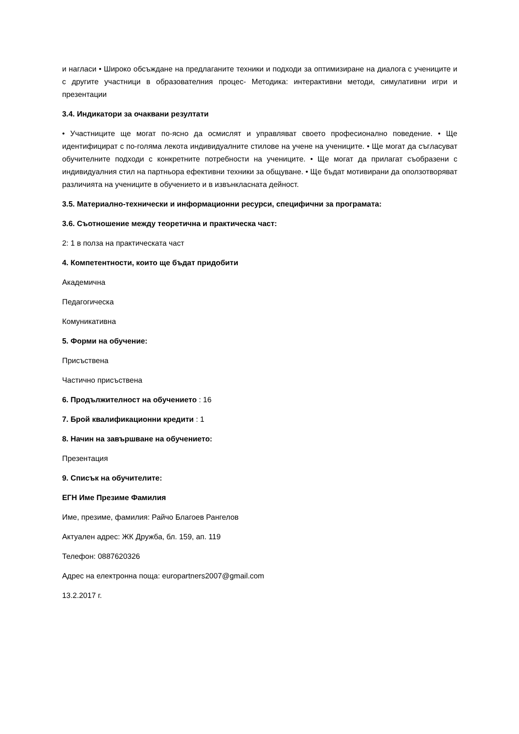и нагласи • Широко обсъждане на предлаганите техники и подходи за оптимизиране на диалога с учениците и с другите участници в образователния процес- Методика: интерактивни методи, симулативни игри и презентации
3.4. Индикатори за очаквани резултати
• Участниците ще могат по-ясно да осмислят и управляват своето професионално поведение. • Ще идентифицират с по-голяма лекота индивидуалните стилове на учене на учениците. • Ще могат да съгласуват обучителните подходи с конкретните потребности на учениците. • Ще могат да прилагат съобразени с индивидуалния стил на партньора ефективни техники за общуване. • Ще бъдат мотивирани да оползотворяват различията на учениците в обучението и в извънкласната дейност.
3.5. Материално-технически и информационни ресурси, специфични за програмата:
3.6. Съотношение между теоретична и практическа част:
2: 1 в полза на практическата част
4. Компетентности, които ще бъдат придобити
Академична
Педагогическа
Комуникативна
5. Форми на обучение:
Присъствена
Частично присъствена
6. Продължителност на обучението : 16
7. Брой квалификационни кредити : 1
8. Начин на завършване на обучението:
Презентация
9. Списък на обучителите:
ЕГН Име Презиме Фамилия
Име, презиме, фамилия: Райчо Благоев Рангелов
Актуален адрес: ЖК Дружба, бл. 159, ап. 119
Телефон: 0887620326
Адрес на електронна поща: europartners2007@gmail.com
13.2.2017 г.